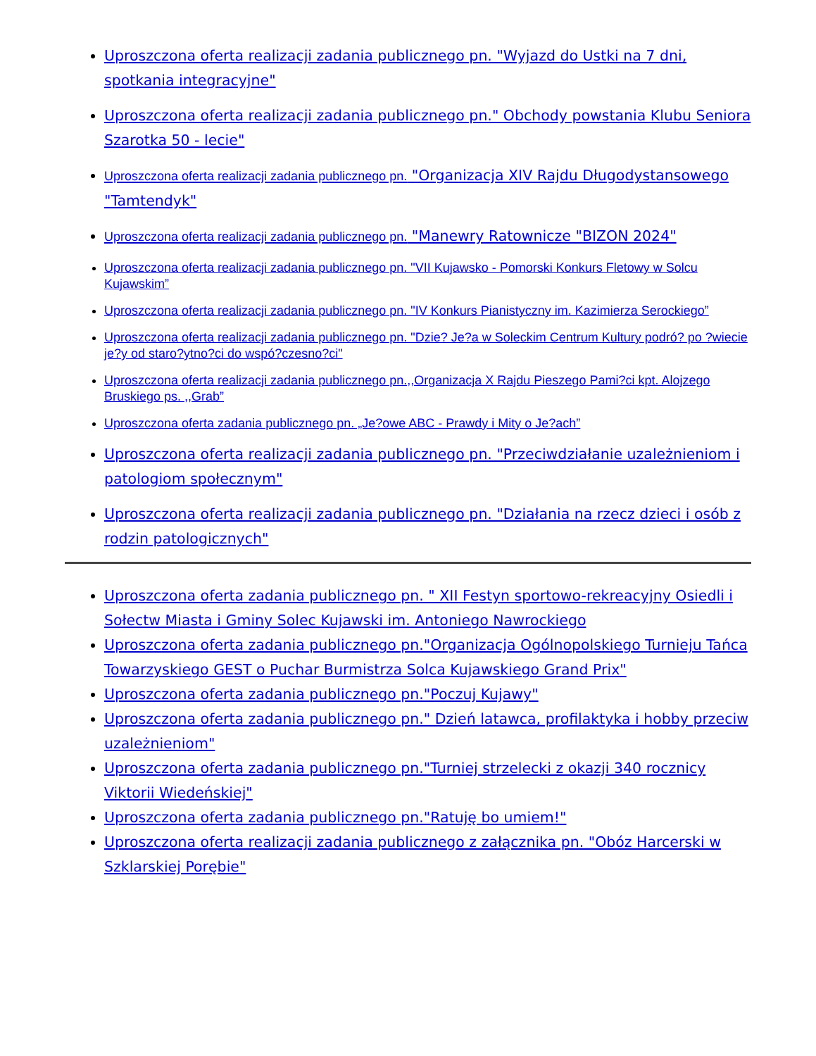Uproszczona oferta realizacji zadania publicznego pn. "Wyjazd do Ustki na 7 dni, spotkania integracyjne"
Uproszczona oferta realizacji zadania publicznego pn." Obchody powstania Klubu Seniora Szarotka 50 - lecie"
Uproszczona oferta realizacji zadania publicznego pn. "Organizacja XIV Rajdu Długodystansowego "Tamtendyk"
Uproszczona oferta realizacji zadania publicznego pn. "Manewry Ratownicze "BIZON 2024"
Uproszczona oferta realizacji zadania publicznego pn. "VII Kujawsko - Pomorski Konkurs Fletowy w Solcu Kujawskim”
Uproszczona oferta realizacji zadania publicznego pn. "IV Konkurs Pianistyczny im. Kazimierza Serockiego”
Uproszczona oferta realizacji zadania publicznego pn. "Dzie? Je?a w Soleckim Centrum Kultury podró? po ?wiecie je?y od staro?ytno?ci do wspó?czesno?ci"
Uproszczona oferta realizacji zadania publicznego pn.,,Organizacja X Rajdu Pieszego Pami?ci kpt. Alojzego Bruskiego ps. ,,Grab”
Uproszczona oferta zadania publicznego pn. „Je?owe ABC - Prawdy i Mity o Je?ach”
Uproszczona oferta realizacji zadania publicznego pn. "Przeciwdziałanie uzależnieniom i patologiom społecznym"
Uproszczona oferta realizacji zadania publicznego pn. "Działania na rzecz dzieci i osób z rodzin patologicznych"
Uproszczona oferta zadania publicznego pn. " XII Festyn sportowo-rekreacyjny Osiedli i Sołectw Miasta i Gminy Solec Kujawski im. Antoniego Nawrockiego
Uproszczona oferta zadania publicznego pn."Organizacja Ogólnopolskiego Turnieju Tańca Towarzyskiego GEST o Puchar Burmistrza Solca Kujawskiego Grand Prix"
Uproszczona oferta zadania publicznego pn."Poczuj Kujawy"
Uproszczona oferta zadania publicznego pn." Dzień latawca, profilaktyka i hobby przeciw uzależnieniom"
Uproszczona oferta zadania publicznego pn."Turniej strzelecki z okazji 340 rocznicy Viktorii Wiedeńskiej"
Uproszczona oferta zadania publicznego pn."Ratuję bo umiem!"
Uproszczona oferta realizacji zadania publicznego z załącznika pn. "Obóz Harcerski w Szklarskiej Porębie"